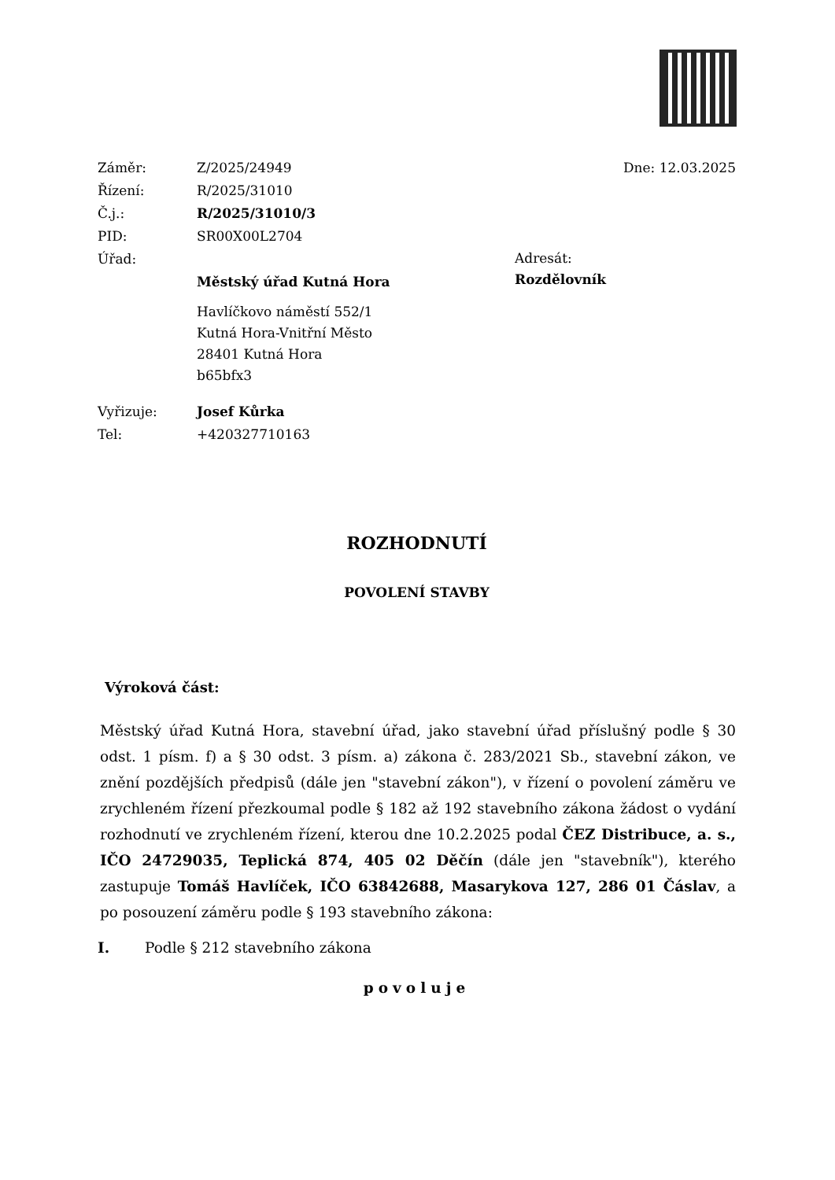Záměr: Z/2025/24949
Řízení: R/2025/31010
Č.j.: R/2025/31010/3
PID: SR00X00L2704
Úřad:
Městský úřad Kutná Hora
Havlíčkovo náměstí 552/1
Kutná Hora-Vnitřní Město
28401 Kutná Hora
b65bfx3
Vyřizuje: Josef Kůrka
Tel: +420327710163
Dne: 12.03.2025
Adresát:
Rozdělovník
ROZHODNUTÍ
POVOLENÍ STAVBY
Výroková část:
Městský úřad Kutná Hora, stavební úřad, jako stavební úřad příslušný podle § 30 odst. 1 písm. f) a § 30 odst. 3 písm. a) zákona č. 283/2021 Sb., stavební zákon, ve znění pozdějších předpisů (dále jen "stavební zákon"), v řízení o povolení záměru ve zrychleném řízení přezkoumal podle § 182 až 192 stavebního zákona žádost o vydání rozhodnutí ve zrychleném řízení, kterou dne 10.2.2025 podal ČEZ Distribuce, a. s., IČO 24729035, Teplická 874, 405 02 Děčín (dále jen "stavebník"), kterého zastupuje Tomáš Havlíček, IČO 63842688, Masarykova 127, 286 01 Čáslav, a po posouzení záměru podle § 193 stavebního zákona:
I. Podle § 212 stavebního zákona
povoluje